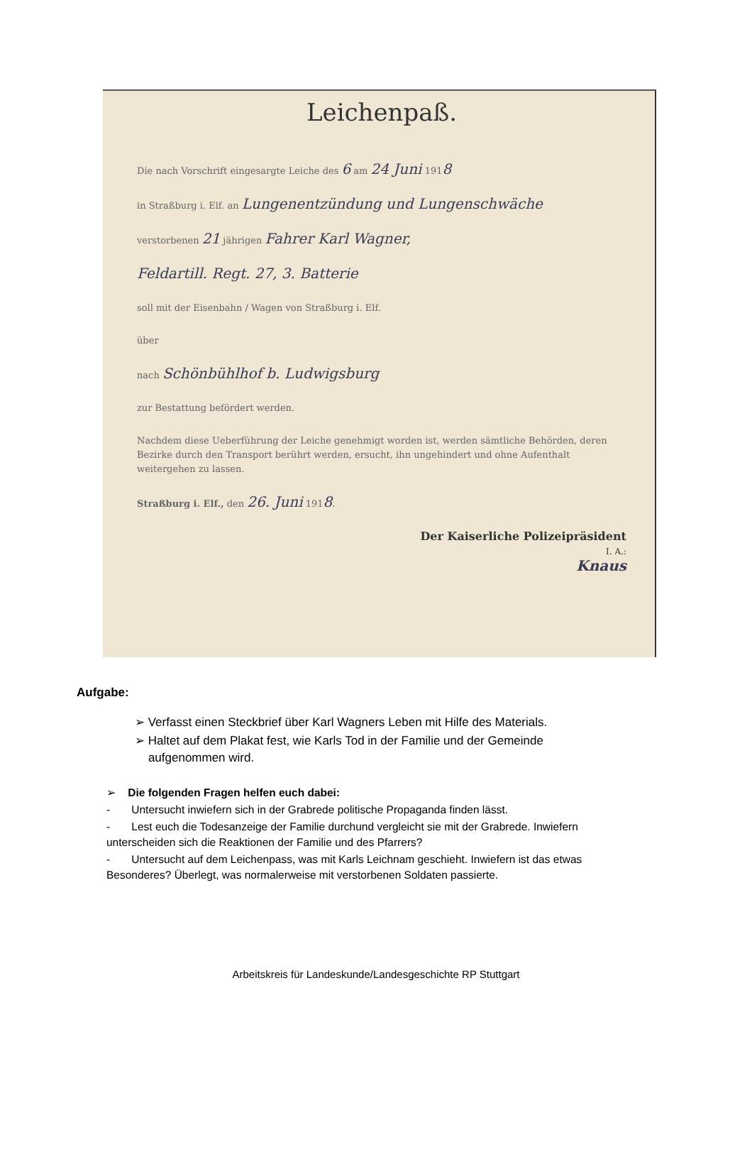Leichenpaß.
Die nach Vorschrift eingesargte Leiche des 6 am 24 Juni 1918
in Straßburg i. Elf. an Lungenentzündung und Lungenschwäche
verstorbenen 21 jährigen Fahrer Karl Wagner,
Feldartill. Regt. 27, 3. Batterie
soll mit der Eisenbahn / Wagen von Straßburg i. Elf.
über
nach Schönbühlhof b. Ludwigsburg
zur Bestattung befördert werden.
Nachdem diese Ueberführung der Leiche genehmigt worden ist, werden sämtliche Behörden, deren Bezirke durch den Transport berührt werden, ersucht, ihn ungehindert und ohne Aufenthalt weitergehen zu lassen.
Straßburg i. Elf., den 26. Juni 1918.
Der Kaiserliche Polizeipräsident
I. A.:
Knaus
Aufgabe:
➢ Verfasst einen Steckbrief über Karl Wagners Leben mit Hilfe des Materials.
➢ Haltet auf dem Plakat fest, wie Karls Tod in der Familie und der Gemeinde
aufgenommen wird.
➢ Die folgenden Fragen helfen euch dabei:
- Untersucht inwiefern sich in der Grabrede politische Propaganda finden lässt.
- Lest euch die Todesanzeige der Familie durchund vergleicht sie mit der Grabrede. Inwiefern unterscheiden sich die Reaktionen der Familie und des Pfarrers?
- Untersucht auf dem Leichenpass, was mit Karls Leichnam geschieht. Inwiefern ist das etwas Besonderes? Überlegt, was normalerweise mit verstorbenen Soldaten passierte.
Arbeitskreis für Landeskunde/Landesgeschichte RP Stuttgart